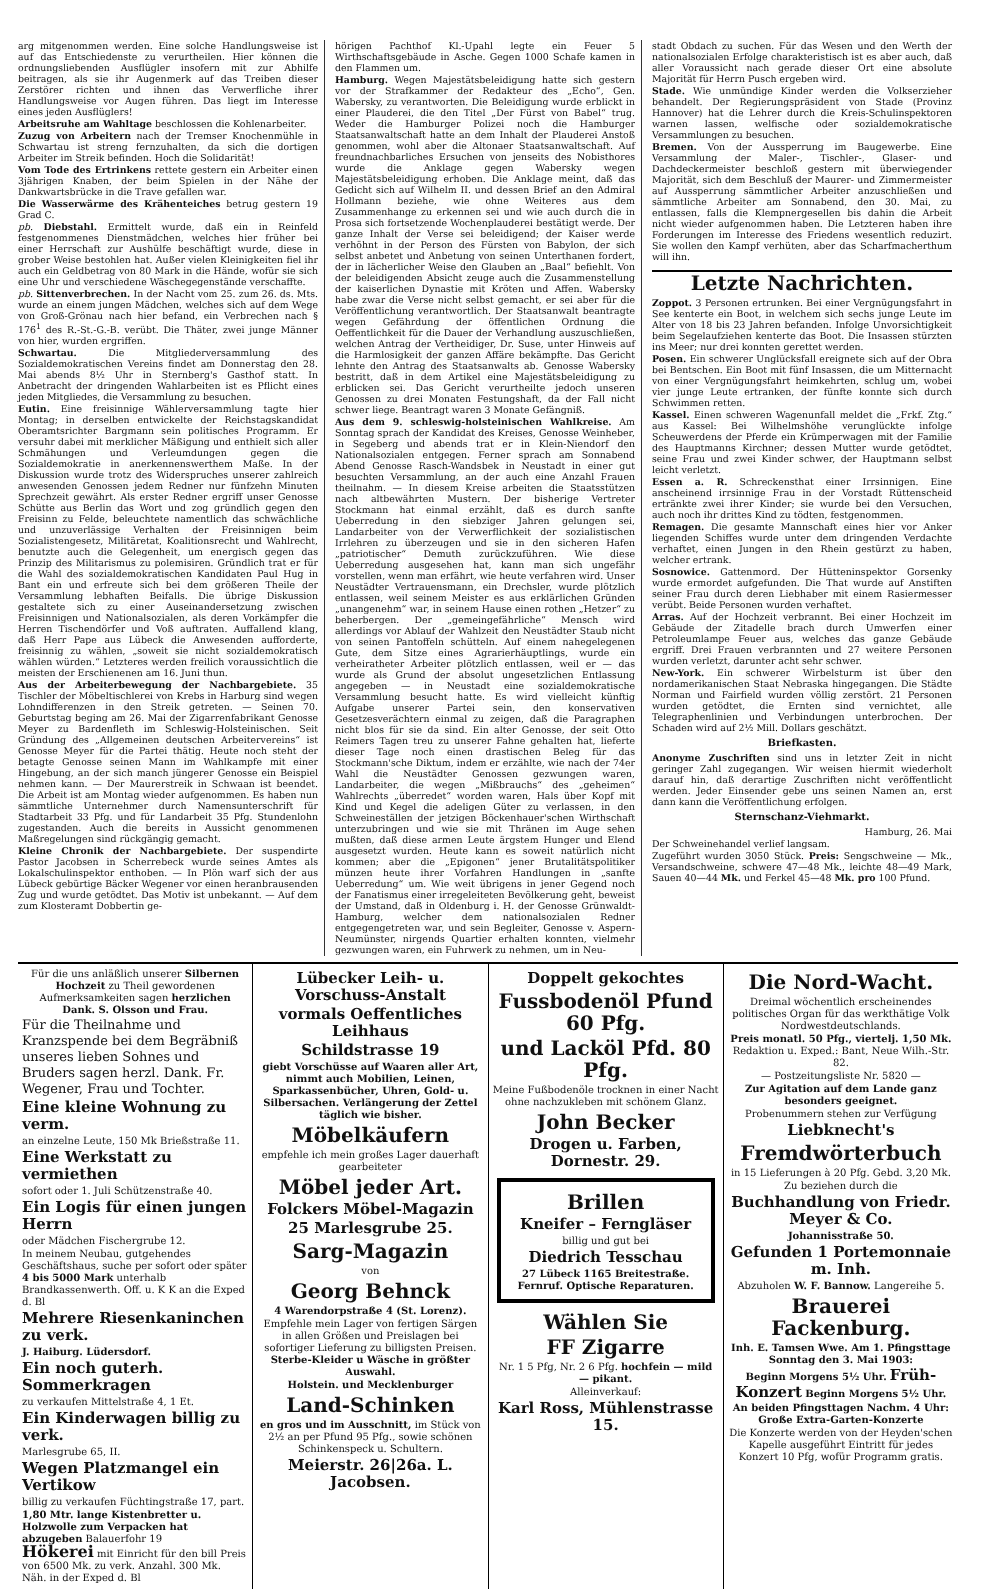arg mitgenommen werden. Eine solche Handlungsweise ist auf das Entschiedenste zu verurtheilen. Hier können die ordnungsliebenden Ausflügler insofern mit zur Abhilfe beitragen, als sie ihr Augenmerk auf das Treiben dieser Zerstörer richten und ihnen das Verwerfliche ihrer Handlungsweise vor Augen führen. Das liegt im Interesse eines jeden Ausflüglers!
Arbeitsruhe am Wahltage beschlossen die Kohlenarbeiter.
Zuzug von Arbeitern nach der Tremser Knochenmühle in Schwartau ist streng fernzuhalten, da sich die dortigen Arbeiter im Streik befinden. Hoch die Solidarität!
Vom Tode des Ertrinkens rettete gestern ein Arbeiter einen 3jährigen Knaben, der beim Spielen in der Nähe der Dankwartsbrücke in die Trave gefallen war.
Die Wasserwärme des Krähenteiches betrug gestern 19 Grad C.
pb. Diebstahl. Ermittelt wurde, daß ein in Reinfeld festgenommenes Dienstmädchen, welches hier früher bei einer Herrschaft zur Aushülfe beschäftigt wurde, diese in grober Weise bestohlen hat. Außer vielen Kleinigkeiten fiel ihr auch ein Geldbetrag von 80 Mark in die Hände, wofür sie sich eine Uhr und verschiedene Wäschegegenstände verschaffte.
pb. Sittenverbrechen. In der Nacht vom 25. zum 26. ds. Mts. wurde an einem jungen Mädchen, welches sich auf dem Wege von Groß-Grönau nach hier befand, ein Verbrechen nach § 176<sup>1</sup> des R.-St.-G.-B. verübt. Die Thäter, zwei junge Männer von hier, wurden ergriffen.
Schwartau. Die Mitgliederversammlung des Sozialdemokratischen Vereins findet am Donnerstag den 28. Mai abends 8½ Uhr in Sternberg's Gasthof statt. In Anbetracht der dringenden Wahlarbeiten ist es Pflicht eines jeden Mitgliedes, die Versammlung zu besuchen.
Eutin. Eine freisinnige Wählerversammlung tagte hier Montag; in derselben entwickelte der Reichstagskandidat Oberamtsrichter Bargmann sein politisches Programm. Er versuhr dabei mit merklicher Mäßigung und enthielt sich aller Schmähungen und Verleumdungen gegen die Sozialdemokratie in anerkennenswerthem Maße. In der Diskussion wurde trotz des Widerspruches unserer zahlreich anwesenden Genossen jedem Redner nur fünfzehn Minuten Sprechzeit gewährt. Als erster Redner ergriff unser Genosse Schütte aus Berlin das Wort und zog gründlich gegen den Freisinn zu Felde, beleuchtete namentlich das schwächliche und unzuverlässige Verhalten der Freisinnigen beim Sozialistengesetz, Militäretat, Koalitionsrecht und Wahlrecht, benutzte auch die Gelegenheit, um energisch gegen das Prinzip des Militarismus zu polemisiren. Gründlich trat er für die Wahl des sozialdemokratischen Kandidaten Paul Hug in Bant ein und erfreute sich bei dem größeren Theile der Versammlung lebhaften Beifalls. Die übrige Diskussion gestaltete sich zu einer Auseinandersetzung zwischen Freisinnigen und Nationalsozialen, als deren Vorkämpfer die Herren Tischendörfer und Voß auftraten. Auffallend klang, daß Herr Pape aus Lübeck die Anwesenden aufforderte, freisinnig zu wählen, „soweit sie nicht sozialdemokratisch wählen würden.“ Letzteres werden freilich voraussichtlich die meisten der Erschienenen am 16. Juni thun.
Aus der Arbeiterbewegung der Nachbargebiete. 35 Tischler der Möbeltischlerei von Krebs in Harburg sind wegen Lohndifferenzen in den Streik getreten. — Seinen 70. Geburtstag beging am 26. Mai der Zigarrenfabrikant Genosse Meyer zu Bardenfleth im Schleswig-Holsteinischen. Seit Gründung des „Allgemeinen deutschen Arbeitervereins“ ist Genosse Meyer für die Partei thätig. Heute noch steht der betagte Genosse seinen Mann im Wahlkampfe mit einer Hingebung, an der sich manch jüngerer Genosse ein Beispiel nehmen kann. — Der Maurerstreik in Schwaan ist beendet. Die Arbeit ist am Montag wieder aufgenommen. Es haben nun sämmtliche Unternehmer durch Namensunterschrift für Stadtarbeit 33 Pfg. und für Landarbeit 35 Pfg. Stundenlohn zugestanden. Auch die bereits in Aussicht genommenen Maßregelungen sind rückgängig gemacht.
Kleine Chronik der Nachbargebiete. Der suspendirte Pastor Jacobsen in Scherrebeck wurde seines Amtes als Lokalschulinspektor enthoben. — In Plön warf sich der aus Lübeck gebürtige Bäcker Wegener vor einen heranbrausenden Zug und wurde getödtet. Das Motiv ist unbekannt. — Auf dem zum Klosteramt Dobbertin ge-
hörigen Pachthof Kl.-Upahl legte ein Feuer 5 Wirthschaftsgebäude in Asche. Gegen 1000 Schafe kamen in den Flammen um.
Hamburg. Wegen Majestätsbeleidigung hatte sich gestern vor der Strafkammer der Redakteur des „Echo“, Gen. Wabersky, zu verantworten. Die Beleidigung wurde erblickt in einer Plauderei, die den Titel „Der Fürst von Babel“ trug. Weder die Hamburger Polizei noch die Hamburger Staatsanwaltschaft hatte an dem Inhalt der Plauderei Anstoß genommen, wohl aber die Altonaer Staatsanwaltschaft. Auf freundnachbarliches Ersuchen von jenseits des Nobisthores wurde die Anklage gegen Wabersky wegen Majestätsbeleidigung erhoben. Die Anklage meint, daß das Gedicht sich auf Wilhelm II. und dessen Brief an den Admiral Hollmann beziehe, wie ohne Weiteres aus dem Zusammenhange zu erkennen sei und wie auch durch die in Prosa sich fortsetzende Wochenplauderei bestätigt werde. Der ganze Inhalt der Verse sei beleidigend; der Kaiser werde verhöhnt in der Person des Fürsten von Babylon, der sich selbst anbetet und Anbetung von seinen Unterthanen fordert, der in lächerlicher Weise den Glauben an „Baal“ befiehlt. Von der beleidigenden Absicht zeuge auch die Zusammenstellung der kaiserlichen Dynastie mit Kröten und Affen. Wabersky habe zwar die Verse nicht selbst gemacht, er sei aber für die Veröffentlichung verantwortlich. Der Staatsanwalt beantragte wegen Gefährdung der öffentlichen Ordnung die Oeffentlichkeit für die Dauer der Verhandlung auszuschließen, welchen Antrag der Vertheidiger, Dr. Suse, unter Hinweis auf die Harmlosigkeit der ganzen Affäre bekämpfte. Das Gericht lehnte den Antrag des Staatsanwalts ab. Genosse Wabersky bestritt, daß in dem Artikel eine Majestätsbeleidigung zu erblicken sei. Das Gericht verurtheilte jedoch unseren Genossen zu drei Monaten Festungshaft, da der Fall nicht schwer liege. Beantragt waren 3 Monate Gefängniß.
Aus dem 9. schleswig-holsteinischen Wahlkreise. Am Sonntag sprach der Kandidat des Kreises, Genosse Weinheber, in Segeberg und abends trat er in Klein-Niendorf den Nationalsozialen entgegen. Ferner sprach am Sonnabend Abend Genosse Rasch-Wandsbek in Neustadt in einer gut besuchten Versammlung, an der auch eine Anzahl Frauen theilnahm. — In diesem Kreise arbeiten die Staatsstützen nach altbewährten Mustern. Der bisherige Vertreter Stockmann hat einmal erzählt, daß es durch sanfte Ueberredung in den siebziger Jahren gelungen sei, Landarbeiter von der Verwerflichkeit der sozialistischen Irrlehren zu überzeugen und sie in den sicheren Hafen „patriotischer“ Demuth zurückzuführen. Wie diese Ueberredung ausgesehen hat, kann man sich ungefähr vorstellen, wenn man erfährt, wie heute verfahren wird. Unser Neustädter Vertrauensmann, ein Drechsler, wurde plötzlich entlassen, weil seinem Meister es aus erklärlichen Gründen „unangenehm“ war, in seinem Hause einen rothen „Hetzer“ zu beherbergen. Der „gemeingefährliche“ Mensch wird allerdings vor Ablauf der Wahlzeit den Neustädter Staub nicht von seinen Pantoffeln schütteln. Auf einem nahegelegenen Gute, dem Sitze eines Agrarierhäuptlings, wurde ein verheiratheter Arbeiter plötzlich entlassen, weil er — das wurde als Grund der absolut ungesetzlichen Entlassung angegeben — in Neustadt eine sozialdemokratische Versammlung besucht hatte. Es wird vielleicht künftig Aufgabe unserer Partei sein, den konservativen Gesetzesverächtern einmal zu zeigen, daß die Paragraphen nicht blos für sie da sind. Ein alter Genosse, der seit Otto Reimers Tagen treu zu unserer Fahne gehalten hat, lieferte dieser Tage noch einen drastischen Beleg für das Stockmann'sche Diktum, indem er erzählte, wie nach der 74er Wahl die Neustädter Genossen gezwungen waren, Landarbeiter, die wegen „Mißbrauchs“ des „geheimen“ Wahlrechts „überredet“ worden waren, Hals über Kopf mit Kind und Kegel die adeligen Güter zu verlassen, in den Schweineställen der jetzigen Böckenhauer'schen Wirthschaft unterzubringen und wie sie mit Thränen im Auge sehen mußten, daß diese armen Leute ärgstem Hunger und Elend ausgesetzt wurden. Heute kann es soweit natürlich nicht kommen; aber die „Epigonen“ jener Brutalitätspolitiker münzen heute ihrer Vorfahren Handlungen in „sanfte Ueberredung“ um. Wie weit übrigens in jener Gegend noch der Fanatismus einer irregeleiteten Bevölkerung geht, beweist der Umstand, daß in Oldenburg i. H. der Genosse Grünwaldt-Hamburg, welcher dem nationalsozialen Redner entgegengetreten war, und sein Begleiter, Genosse v. Aspern-Neumünster, nirgends Quartier erhalten konnten, vielmehr gezwungen waren, ein Fuhrwerk zu nehmen, um in Neu-
stadt Obdach zu suchen. Für das Wesen und den Werth der nationalsozialen Erfolge charakteristisch ist es aber auch, daß aller Voraussicht nach gerade dieser Ort eine absolute Majorität für Herrn Pusch ergeben wird.
Stade. Wie unmündige Kinder werden die Volkserzieher behandelt. Der Regierungspräsident von Stade (Provinz Hannover) hat die Lehrer durch die Kreis-Schulinspektoren warnen lassen, welfische oder sozialdemokratische Versammlungen zu besuchen.
Bremen. Von der Aussperrung im Baugewerbe. Eine Versammlung der Maler-, Tischler-, Glaser- und Dachdeckermeister beschloß gestern mit überwiegender Majorität, sich dem Beschluß der Maurer- und Zimmermeister auf Aussperrung sämmtlicher Arbeiter anzuschließen und sämmtliche Arbeiter am Sonnabend, den 30. Mai, zu entlassen, falls die Klempnergesellen bis dahin die Arbeit nicht wieder aufgenommen haben. Die Letzteren haben ihre Forderungen im Interesse des Friedens wesentlich reduzirt. Sie wollen den Kampf verhüten, aber das Scharfmacherthum will ihn.
Letzte Nachrichten.
Zoppot. 3 Personen ertrunken. Bei einer Vergnügungsfahrt in See kenterte ein Boot, in welchem sich sechs junge Leute im Alter von 18 bis 23 Jahren befanden. Infolge Unvorsichtigkeit beim Segelaufziehen kenterte das Boot. Die Insassen stürzten ins Meer; nur drei konnten gerettet werden.
Posen. Ein schwerer Unglücksfall ereignete sich auf der Obra bei Bentschen. Ein Boot mit fünf Insassen, die um Mitternacht von einer Vergnügungsfahrt heimkehrten, schlug um, wobei vier junge Leute ertranken, der fünfte konnte sich durch Schwimmen retten.
Kassel. Einen schweren Wagenunfall meldet die „Frkf. Ztg.“ aus Kassel: Bei Wilhelmshöhe verunglückte infolge Scheuwerdens der Pferde ein Krümperwagen mit der Familie des Hauptmanns Kirchner; dessen Mutter wurde getödtet, seine Frau und zwei Kinder schwer, der Hauptmann selbst leicht verletzt.
Essen a. R. Schreckensthat einer Irrsinnigen. Eine anscheinend irrsinnige Frau in der Vorstadt Rüttenscheid ertränkte zwei ihrer Kinder; sie wurde bei den Versuchen, auch noch ihr drittes Kind zu tödten, festgenommen.
Remagen. Die gesamte Mannschaft eines hier vor Anker liegenden Schiffes wurde unter dem dringenden Verdachte verhaftet, einen Jungen in den Rhein gestürzt zu haben, welcher ertrank.
Sosnowice. Gattenmord. Der Hütteninspektor Gorsenky wurde ermordet aufgefunden. Die That wurde auf Anstiften seiner Frau durch deren Liebhaber mit einem Rasiermesser verübt. Beide Personen wurden verhaftet.
Arras. Auf der Hochzeit verbrannt. Bei einer Hochzeit im Gebäude der Zitadelle brach durch Umwerfen einer Petroleumlampe Feuer aus, welches das ganze Gebäude ergriff. Drei Frauen verbrannten und 27 weitere Personen wurden verletzt, darunter acht sehr schwer.
New-York. Ein schwerer Wirbelsturm ist über den nordamerikanischen Staat Nebraska hingegangen. Die Städte Norman und Fairfield wurden völlig zerstört. 21 Personen wurden getödtet, die Ernten sind vernichtet, alle Telegraphenlinien und Verbindungen unterbrochen. Der Schaden wird auf 2½ Mill. Dollars geschätzt.
Briefkasten.
Anonyme Zuschriften sind uns in letzter Zeit in nicht geringer Zahl zugegangen. Wir weisen hiermit wiederholt darauf hin, daß derartige Zuschriften nicht veröffentlicht werden. Jeder Einsender gebe uns seinen Namen an, erst dann kann die Veröffentlichung erfolgen.
Sternschanz-Viehmarkt.
Hamburg, 26. Mai
Der Schweinehandel verlief langsam.
Zugeführt wurden 3050 Stück. Preis: Sengschweine — Mk., Versandschweine, schwere 47—48 Mk., leichte 48—49 Mark, Sauen 40—44 Mk. und Ferkel 45—48 Mk. pro 100 Pfund.
Für die uns anläßlich unserer Silbernen Hochzeit zu Theil gewordenen Aufmerksamkeiten sagen herzlichen Dank. S. Olsson und Frau.
Für die Theilnahme und Kranzspende bei dem Begräbniß unseres lieben Sohnes und Bruders sagen herzl. Dank. Fr. Wegener, Frau und Tochter.
Eine kleine Wohnung zu verm.
an einzelne Leute, 150 Mk Brießstraße 11.
Eine Werkstatt zu vermiethen
sofort oder 1. Juli Schützenstraße 40.
Ein Logis für einen jungen Herrn
oder Mädchen Fischergrube 12.
In meinem Neubau, gutgehendes Geschäftshaus, suche per sofort oder später 4 bis 5000 Mark unterhalb Brandkassenwerth. Off. u. K K an die Exped d. Bl
Mehrere Riesenkaninchen zu verk.
J. Haiburg. Lüdersdorf.
Ein noch guterh. Sommerkragen
zu verkaufen Mittelstraße 4, 1 Et.
Ein Kinderwagen billig zu verk.
Marlesgrube 65, II.
Wegen Platzmangel ein Vertikow
billig zu verkaufen Füchtingstraße 17, part.
1,80 Mtr. lange Kistenbretter u. Holzwolle zum Verpacken hat abzugeben Balauerfohr 19
Hökerei mit Einricht für den bill Preis von 6500 Mk. zu verk. Anzahl. 300 Mk. Näh. in der Exped d. Bl
Lübecker Leih- u. Vorschuss-Anstalt
vormals Oeffentliches Leihhaus
Schildstrasse 19
giebt Vorschüsse auf Waaren aller Art, nimmt auch Mobilien, Leinen, Sparkassenbücher, Uhren, Gold- u. Silbersachen. Verlängerung der Zettel täglich wie bisher.
Möbelkäufern
empfehle ich mein großes Lager dauerhaft gearbeiteter
Möbel jeder Art.
Folckers Möbel-Magazin
25 Marlesgrube 25.
Sarg-Magazin
von
Georg Behnck
4 Warendorpstraße 4 (St. Lorenz).
Empfehle mein Lager von fertigen Särgen in allen Größen und Preislagen bei sofortiger Lieferung zu billigsten Preisen. Sterbe-Kleider u Wäsche in größter Auswahl.
Holstein. und Mecklenburger
Land-Schinken
en gros und im Ausschnitt, im Stück von 2½ an per Pfund 95 Pfg., sowie schönen Schinkenspeck u. Schultern.
Meierstr. 26|26a. L. Jacobsen.
Doppelt gekochtes
Fussbodenöl Pfund 60 Pfg.
und Lacköl Pfd. 80 Pfg.
Meine Fußbodenöle trocknen in einer Nacht ohne nachzukleben mit schönem Glanz.
John Becker
Drogen u. Farben, Dornestr. 29.
Brillen
Kneifer – Ferngläser
billig und gut bei
Diedrich Tesschau
27 Lübeck 1165 Breitestraße. Fernruf. Optische Reparaturen.
Wählen Sie
FF Zigarre
Nr. 1 5 Pfg, Nr. 2 6 Pfg. hochfein — mild — pikant.
Alleinverkauf:
Karl Ross, Mühlenstrasse 15.
Die Nord-Wacht.
Dreimal wöchentlich erscheinendes politisches Organ für das werkthätige Volk Nordwestdeutschlands.
Preis monatl. 50 Pfg., viertelj. 1,50 Mk. Redaktion u. Exped.: Bant, Neue Wilh.-Str. 82.
— Postzeitungsliste Nr. 5820 —
Zur Agitation auf dem Lande ganz besonders geeignet.
Probenummern stehen zur Verfügung
Liebknecht's
Fremdwörterbuch
in 15 Lieferungen à 20 Pfg. Gebd. 3,20 Mk.
Zu beziehen durch die
Buchhandlung von Friedr. Meyer & Co.
Johannisstraße 50.
Gefunden 1 Portemonnaie m. Inh.
Abzuholen W. F. Bannow. Langereihe 5.
Brauerei Fackenburg.
Inh. E. Tamsen Wwe. Am 1. Pfingsttage Sonntag den 3. Mai 1903:
Beginn Morgens 5½ Uhr. Früh-Konzert Beginn Morgens 5½ Uhr.
An beiden Pfingsttagen Nachm. 4 Uhr: Große Extra-Garten-Konzerte
Die Konzerte werden von der Heyden'schen Kapelle ausgeführt Eintritt für jedes Konzert 10 Pfg, wofür Programm gratis.